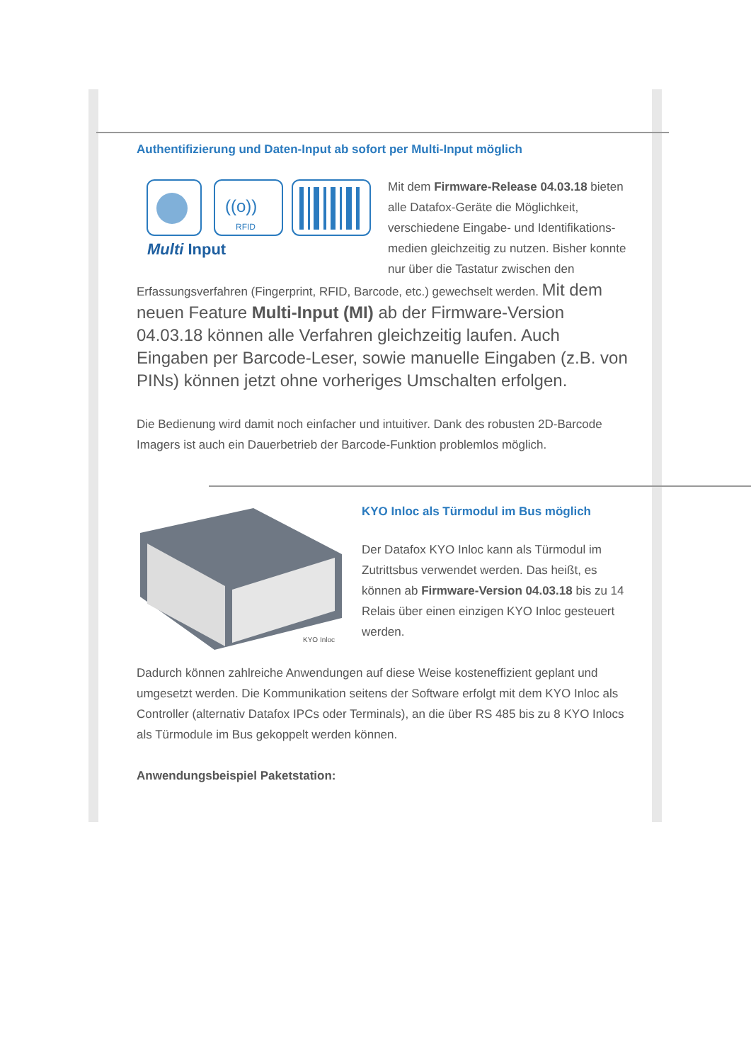Authentifizierung und Daten-Input ab sofort per Multi-Input möglich
((o))
RFID
Multi Input
Mit dem Firmware-Release 04.03.18 bieten alle Datafox-Geräte die Möglichkeit, verschiedene Eingabe- und Identifikations-medien gleichzeitig zu nutzen. Bisher konnte nur über die Tastatur zwischen den Erfassungsverfahren (Fingerprint, RFID, Barcode, etc.) gewechselt werden. Mit dem neuen Feature Multi-Input (MI) ab der Firmware-Version 04.03.18 können alle Verfahren gleichzeitig laufen. Auch Eingaben per Barcode-Leser, sowie manuelle Eingaben (z.B. von PINs) können jetzt ohne vorheriges Umschalten erfolgen.
Die Bedienung wird damit noch einfacher und intuitiver. Dank des robusten 2D-Barcode Imagers ist auch ein Dauerbetrieb der Barcode-Funktion problemlos möglich.
KYO Inloc
KYO Inloc als Türmodul im Bus möglich
Der Datafox KYO Inloc kann als Türmodul im Zutrittsbus verwendet werden. Das heißt, es können ab Firmware-Version 04.03.18 bis zu 14 Relais über einen einzigen KYO Inloc gesteuert werden.
Dadurch können zahlreiche Anwendungen auf diese Weise kosteneffizient geplant und umgesetzt werden. Die Kommunikation seitens der Software erfolgt mit dem KYO Inloc als Controller (alternativ Datafox IPCs oder Terminals), an die über RS 485 bis zu 8 KYO Inlocs als Türmodule im Bus gekoppelt werden können.
Anwendungsbeispiel Paketstation: